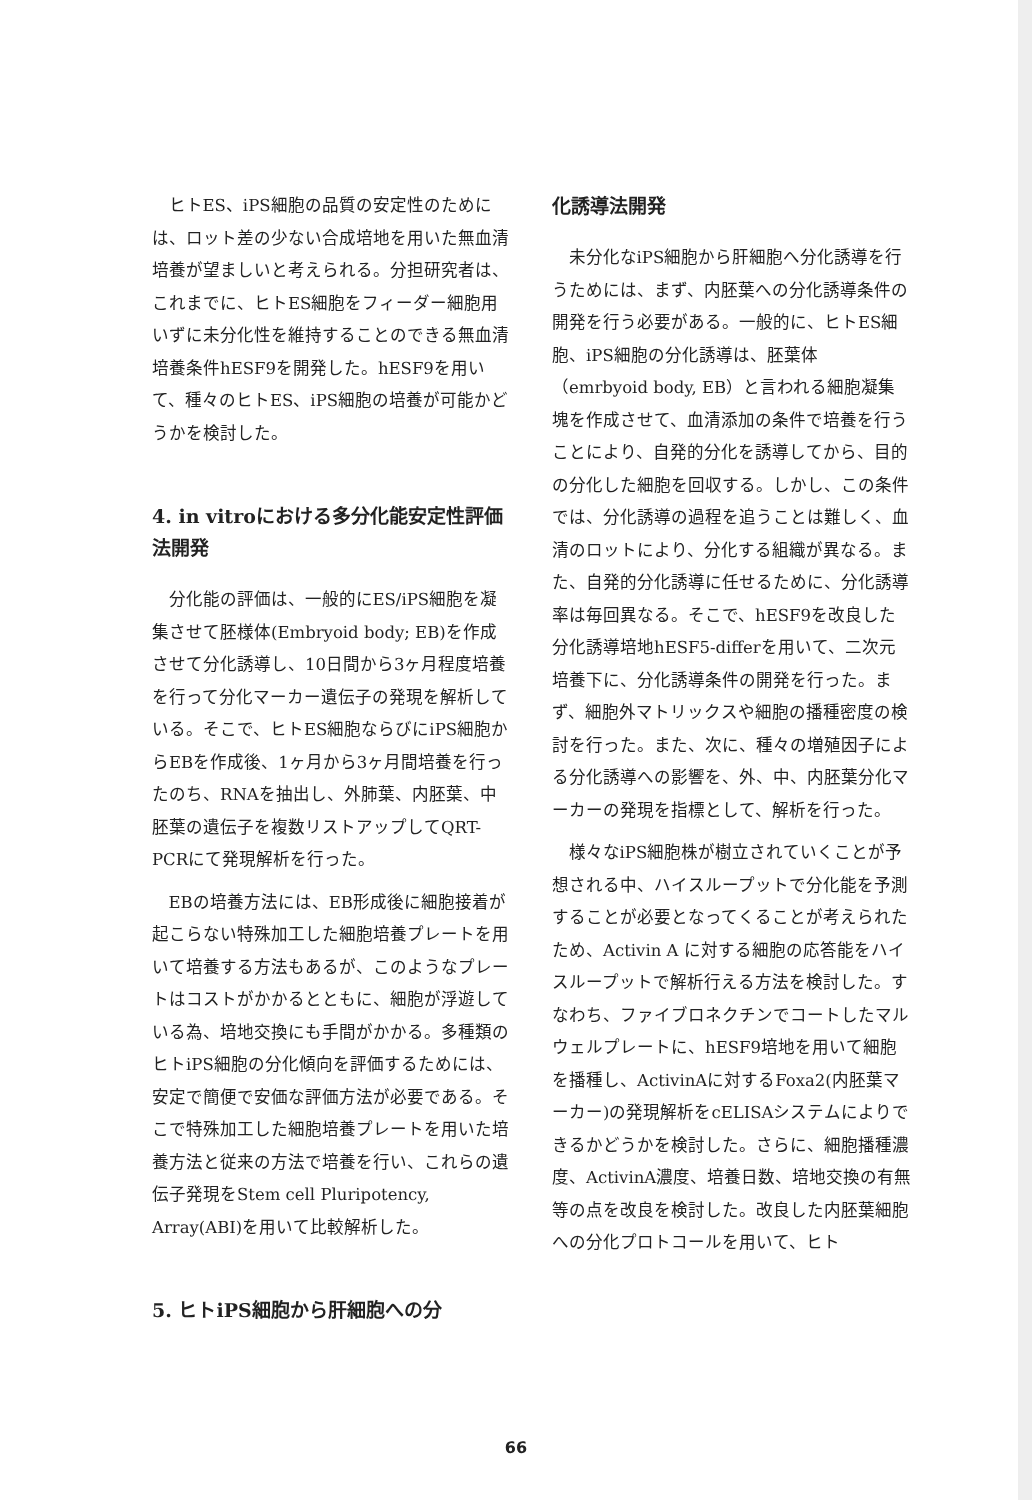ヒトES、iPS細胞の品質の安定性のためには、ロット差の少ない合成培地を用いた無血清培養が望ましいと考えられる。分担研究者は、これまでに、ヒトES細胞をフィーダー細胞用いずに未分化性を維持することのできる無血清培養条件hESF9を開発した。hESF9を用いて、種々のヒトES、iPS細胞の培養が可能かどうかを検討した。
4. in vitroにおける多分化能安定性評価法開発
分化能の評価は、一般的にES/iPS細胞を凝集させて胚様体(Embryoid body; EB)を作成させて分化誘導し、10日間から3ヶ月程度培養を行って分化マーカー遺伝子の発現を解析している。そこで、ヒトES細胞ならびにiPS細胞からEBを作成後、1ヶ月から3ヶ月間培養を行ったのち、RNAを抽出し、外肺葉、内胚葉、中胚葉の遺伝子を複数リストアップしてQRT-PCRにて発現解析を行った。
EBの培養方法には、EB形成後に細胞接着が起こらない特殊加工した細胞培養プレートを用いて培養する方法もあるが、このようなプレートはコストがかかるとともに、細胞が浮遊している為、培地交換にも手間がかかる。多種類のヒトiPS細胞の分化傾向を評価するためには、安定で簡便で安価な評価方法が必要である。そこで特殊加工した細胞培養プレートを用いた培養方法と従来の方法で培養を行い、これらの遺伝子発現をStem cell Pluripotency, Array(ABI)を用いて比較解析した。
5. ヒトiPS細胞から肝細胞への分
化誘導法開発
未分化なiPS細胞から肝細胞へ分化誘導を行うためには、まず、内胚葉への分化誘導条件の開発を行う必要がある。一般的に、ヒトES細胞、iPS細胞の分化誘導は、胚葉体（emrbyoid body, EB）と言われる細胞凝集塊を作成させて、血清添加の条件で培養を行うことにより、自発的分化を誘導してから、目的の分化した細胞を回収する。しかし、この条件では、分化誘導の過程を追うことは難しく、血清のロットにより、分化する組織が異なる。また、自発的分化誘導に任せるために、分化誘導率は毎回異なる。そこで、hESF9を改良した分化誘導培地hESF5-differを用いて、二次元培養下に、分化誘導条件の開発を行った。まず、細胞外マトリックスや細胞の播種密度の検討を行った。また、次に、種々の増殖因子による分化誘導への影響を、外、中、内胚葉分化マーカーの発現を指標として、解析を行った。
様々なiPS細胞株が樹立されていくことが予想される中、ハイスループットで分化能を予測することが必要となってくることが考えられたため、Activin A に対する細胞の応答能をハイスループットで解析行える方法を検討した。すなわち、ファイブロネクチンでコートしたマルウェルプレートに、hESF9培地を用いて細胞を播種し、ActivinAに対するFoxa2(内胚葉マーカー)の発現解析をcELISAシステムによりできるかどうかを検討した。さらに、細胞播種濃度、ActivinA濃度、培養日数、培地交換の有無等の点を改良を検討した。改良した内胚葉細胞への分化プロトコールを用いて、ヒト
66